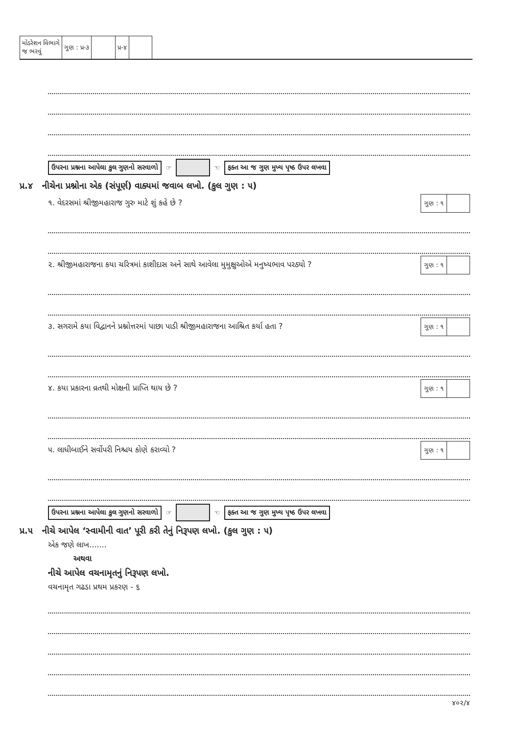| મોડરેશન વિભાગે જ ભરવું | ગુણ : પ્ર-૩ | | પ્ર-૪ | |
ઉપરના પ્રશ્નના આપેલા કુલ ગુણનો સરવાળો ☞
☜ ફક્ત આ જ ગુણ મુખ્ય પૃષ્ઠ ઉપર લખવા
પ્ર.૪ નીચેના પ્રશ્નોના એક (સંપૂર્ણ) વાક્યમાં જવાબ લખો. (કુલ ગુણ : ૫)
૧. વેદરસમાં શ્રીજીમહારાજ ગુરુ માટે શું કહે છે ?
| ગુણ : ૧ | |
૨. શ્રીજીમહારાજના કયા ચરિત્રમાં કાશીદાસ અને સાથે આવેલા મુમુક્ષુઓએ મનુષ્યભાવ પરઠ્યો ?
| ગુણ : ૧ | |
૩. સગરામે કયા વિદ્વાનને પ્રશ્નોત્તરમાં પાછા પાડી શ્રીજીમહારાજના આશ્રિત કર્યા હતા ?
| ગુણ : ૧ | |
૪. કયા પ્રકારના વ્રતથી મોક્ષની પ્રાપ્તિ થાય છે ?
| ગુણ : ૧ | |
૫. લાધીબાઈને સર્વોપરી નિશ્ચય કોણે કરાવ્યો ?
| ગુણ : ૧ | |
ઉપરના પ્રશ્નના આપેલા કુલ ગુણનો સરવાળો ☞
☜ ફક્ત આ જ ગુણ મુખ્ય પૃષ્ઠ ઉપર લખવા
પ્ર.૫ નીચે આપેલ ‘સ્વામીની વાત’ પૂરી કરી તેનું નિરૂપણ લખો. (કુલ ગુણ : ૫)
એક જણે લાખ.......
અથવા
નીચે આપેલ વચનામૃતનું નિરૂપણ લખો.
વચનામૃત ગઢડા પ્રથમ પ્રકરણ - ૬
૪૦૨/૪